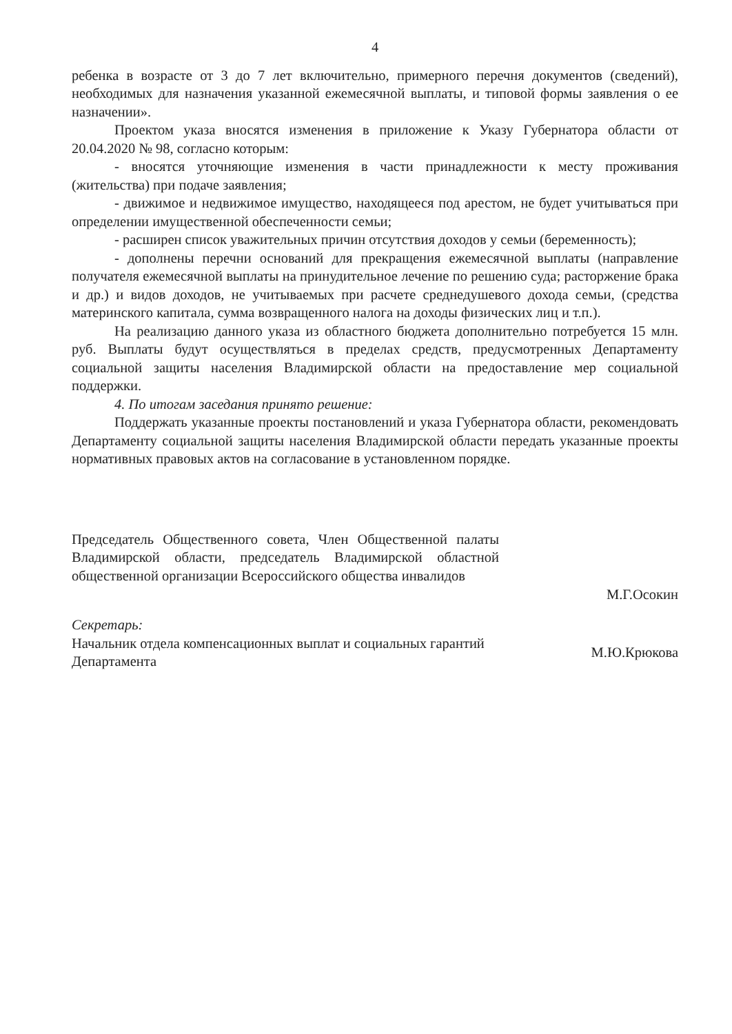4
ребенка в возрасте от 3 до 7 лет включительно, примерного перечня документов (сведений), необходимых для назначения указанной ежемесячной выплаты, и типовой формы заявления о ее назначении».
Проектом указа вносятся изменения в приложение к Указу Губернатора области от 20.04.2020 № 98, согласно которым:
- вносятся уточняющие изменения в части принадлежности к месту проживания (жительства) при подаче заявления;
- движимое и недвижимое имущество, находящееся под арестом, не будет учитываться при определении имущественной обеспеченности семьи;
- расширен список уважительных причин отсутствия доходов у семьи (беременность);
- дополнены перечни оснований для прекращения ежемесячной выплаты (направление получателя ежемесячной выплаты на принудительное лечение по решению суда; расторжение брака и др.) и видов доходов, не учитываемых при расчете среднедушевого дохода семьи, (средства материнского капитала, сумма возвращенного налога на доходы физических лиц и т.п.).
На реализацию данного указа из областного бюджета дополнительно потребуется 15 млн. руб. Выплаты будут осуществляться в пределах средств, предусмотренных Департаменту социальной защиты населения Владимирской области на предоставление мер социальной поддержки.
4. По итогам заседания принято решение:
Поддержать указанные проекты постановлений и указа Губернатора области, рекомендовать Департаменту социальной защиты населения Владимирской области передать указанные проекты нормативных правовых актов на согласование в установленном порядке.
Председатель Общественного совета, Член Общественной палаты Владимирской области, председатель Владимирской областной общественной организации Всероссийского общества инвалидов
М.Г.Осокин
Секретарь:
Начальник отдела компенсационных выплат и социальных гарантий Департамента
М.Ю.Крюкова